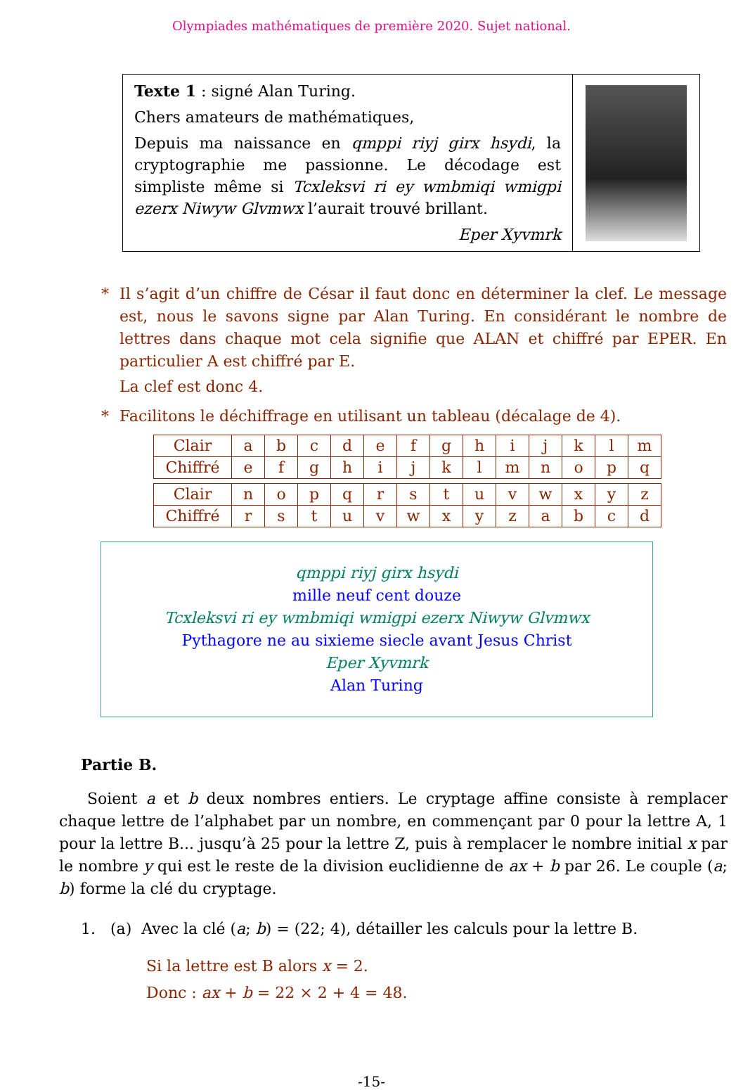Olympiades mathématiques de première 2020. Sujet national.
Texte 1 : signé Alan Turing.
Chers amateurs de mathématiques,
Depuis ma naissance en qmppi riyj girx hsydi, la cryptographie me passionne. Le décodage est simpliste même si Tcxleksvi ri ey wmbmiqi wmigpi ezerx Niwyw Glvmwx l’aurait trouvé brillant.
Eper Xyvmrk
* Il s’agit d’un chiffre de César il faut donc en déterminer la clef. Le message est, nous le savons signe par Alan Turing. En considérant le nombre de lettres dans chaque mot cela signifie que ALAN et chiffré par EPER. En particulier A est chiffré par E.
La clef est donc 4.
* Facilitons le déchiffrage en utilisant un tableau (décalage de 4).
| Clair | a | b | c | d | e | f | g | h | i | j | k | l | m |
| Chiffré | e | f | g | h | i | j | k | l | m | n | o | p | q |
| Clair | n | o | p | q | r | s | t | u | v | w | x | y | z |
| Chiffré | r | s | t | u | v | w | x | y | z | a | b | c | d |
qmppi riyj girx hsydi
mille neuf cent douze
Tcxleksvi ri ey wmbmiqi wmigpi ezerx Niwyw Glvmwx
Pythagore ne au sixieme siecle avant Jesus Christ
Eper Xyvmrk
Alan Turing
Partie B.
Soient a et b deux nombres entiers. Le cryptage affine consiste à remplacer chaque lettre de l’alphabet par un nombre, en commençant par 0 pour la lettre A, 1 pour la lettre B... jusqu’à 25 pour la lettre Z, puis à remplacer le nombre initial x par le nombre y qui est le reste de la division euclidienne de ax + b par 26. Le couple (a; b) forme la clé du cryptage.
1. (a) Avec la clé (a; b) = (22; 4), détailler les calculs pour la lettre B.
Si la lettre est B alors x = 2.
Donc : ax + b = 22 × 2 + 4 = 48.
-15-